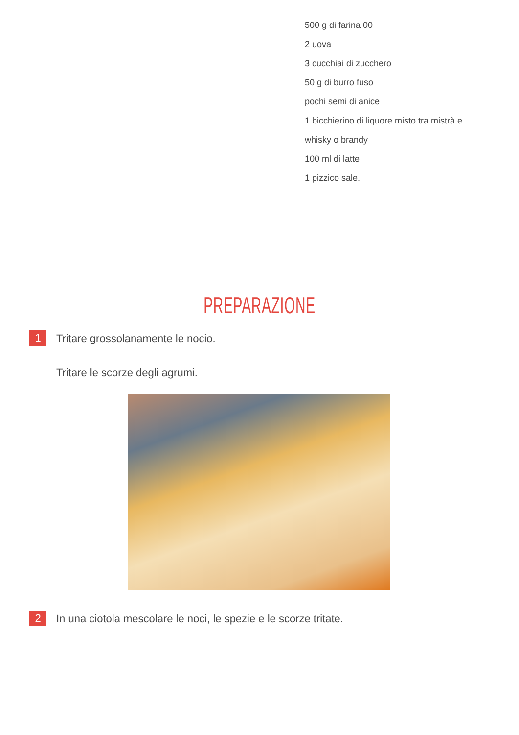500 g di farina 00
2 uova
3 cucchiai di zucchero
50 g di burro fuso
pochi semi di anice
1 bicchierino di liquore misto tra mistrà e
whisky o brandy
100 ml di latte
1 pizzico sale.
PREPARAZIONE
1
Tritare grossolanamente le nocio.
Tritare le scorze degli agrumi.
2
In una ciotola mescolare le noci, le spezie e le scorze tritate.